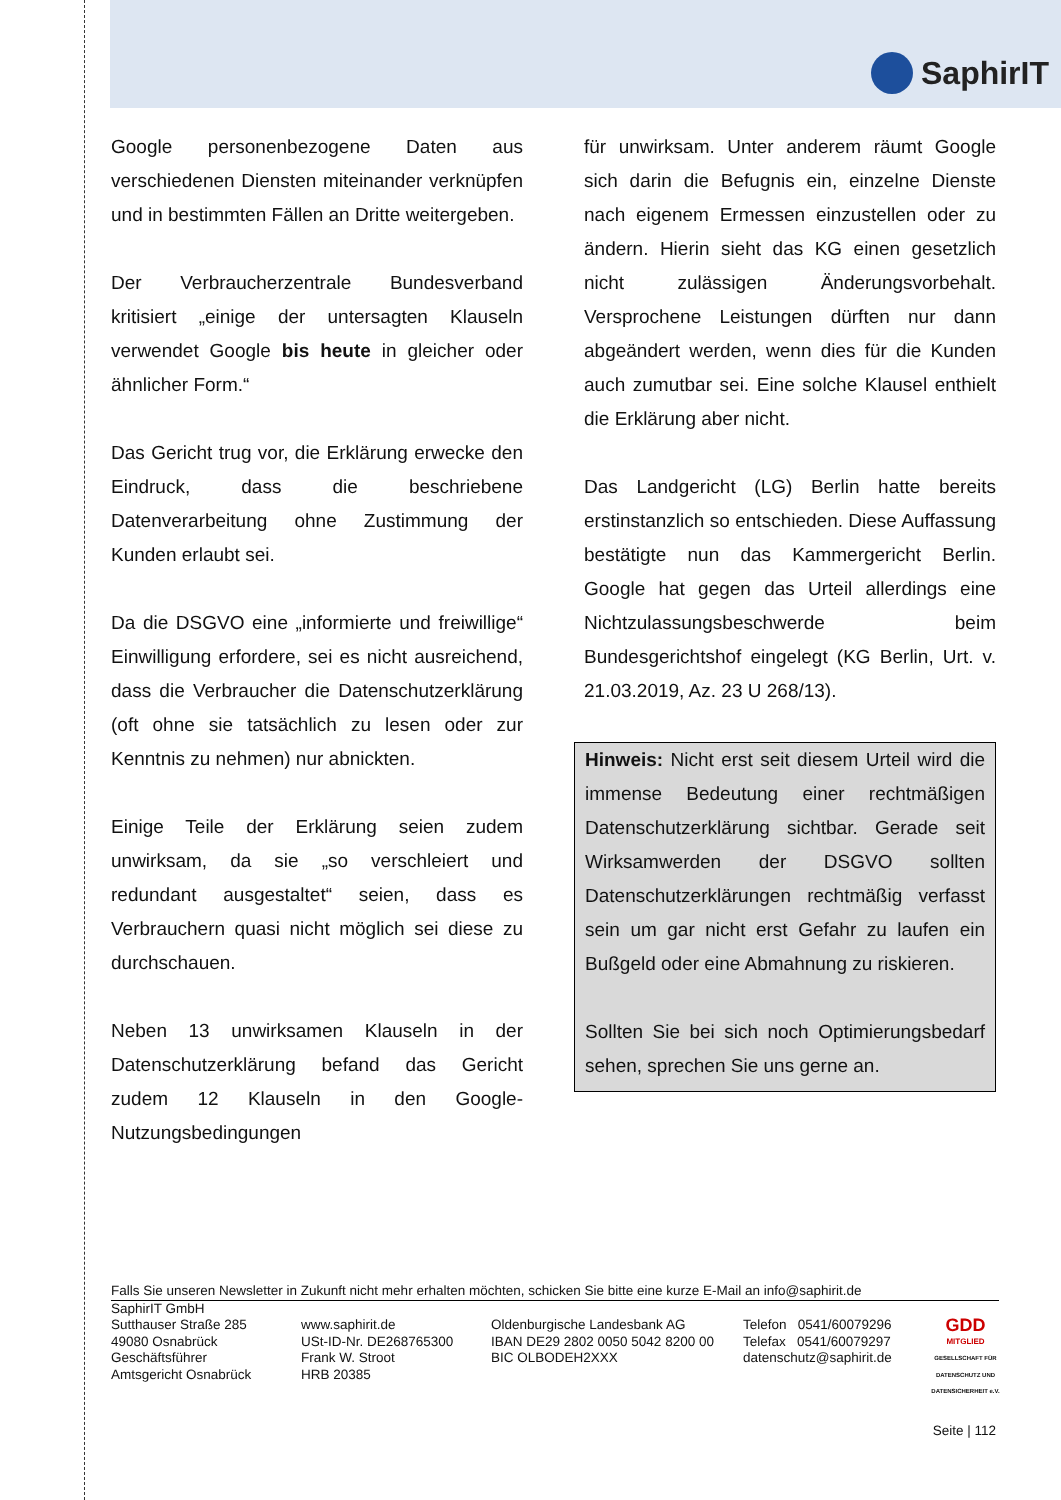SaphirIT
Google personenbezogene Daten aus verschiedenen Diensten miteinander verknüpfen und in bestimmten Fällen an Dritte weitergeben.
Der Verbraucherzentrale Bundesverband kritisiert „einige der untersagten Klauseln verwendet Google bis heute in gleicher oder ähnlicher Form.“
Das Gericht trug vor, die Erklärung erwecke den Eindruck, dass die beschriebene Datenverarbeitung ohne Zustimmung der Kunden erlaubt sei.
Da die DSGVO eine „informierte und freiwillige“ Einwilligung erfordere, sei es nicht ausreichend, dass die Verbraucher die Datenschutzerklärung (oft ohne sie tatsächlich zu lesen oder zur Kenntnis zu nehmen) nur abnickten.
Einige Teile der Erklärung seien zudem unwirksam, da sie „so verschleiert und redundant ausgestaltet“ seien, dass es Verbrauchern quasi nicht möglich sei diese zu durchschauen.
Neben 13 unwirksamen Klauseln in der Datenschutzerklärung befand das Gericht zudem 12 Klauseln in den Google-Nutzungsbedingungen
für unwirksam. Unter anderem räumt Google sich darin die Befugnis ein, einzelne Dienste nach eigenem Ermessen einzustellen oder zu ändern. Hierin sieht das KG einen gesetzlich nicht zulässigen Änderungsvorbehalt. Versprochene Leistungen dürften nur dann abgeändert werden, wenn dies für die Kunden auch zumutbar sei. Eine solche Klausel enthielt die Erklärung aber nicht.
Das Landgericht (LG) Berlin hatte bereits erstinstanzlich so entschieden. Diese Auffassung bestätigte nun das Kammergericht Berlin. Google hat gegen das Urteil allerdings eine Nichtzulassungsbeschwerde beim Bundesgerichtshof eingelegt (KG Berlin, Urt. v. 21.03.2019, Az. 23 U 268/13).
Hinweis: Nicht erst seit diesem Urteil wird die immense Bedeutung einer rechtmäßigen Datenschutzerklärung sichtbar. Gerade seit Wirksamwerden der DSGVO sollten Datenschutzerklärungen rechtmäßig verfasst sein um gar nicht erst Gefahr zu laufen ein Bußgeld oder eine Abmahnung zu riskieren.
Sollten Sie bei sich noch Optimierungsbedarf sehen, sprechen Sie uns gerne an.
Falls Sie unseren Newsletter in Zukunft nicht mehr erhalten möchten, schicken Sie bitte eine kurze E-Mail an info@saphirit.de
SaphirIT GmbH
Sutthauser Straße 285
49080 Osnabrück
Geschäftsführer
Amtsgericht Osnabrück
www.saphirit.de
USt-ID-Nr. DE268765300
Frank W. Stroot
HRB 20385
Oldenburgische Landesbank AG
IBAN DE29 2802 0050 5042 8200 00
BIC OLBODEH2XXX
Telefon 0541/60079296
Telefax 0541/60079297
datenschutz@saphirit.de
GDD
MITGLIED
GESELLSCHAFT FÜR DATENSCHUTZ UND DATENSICHERHEIT e.V.
Seite | 112